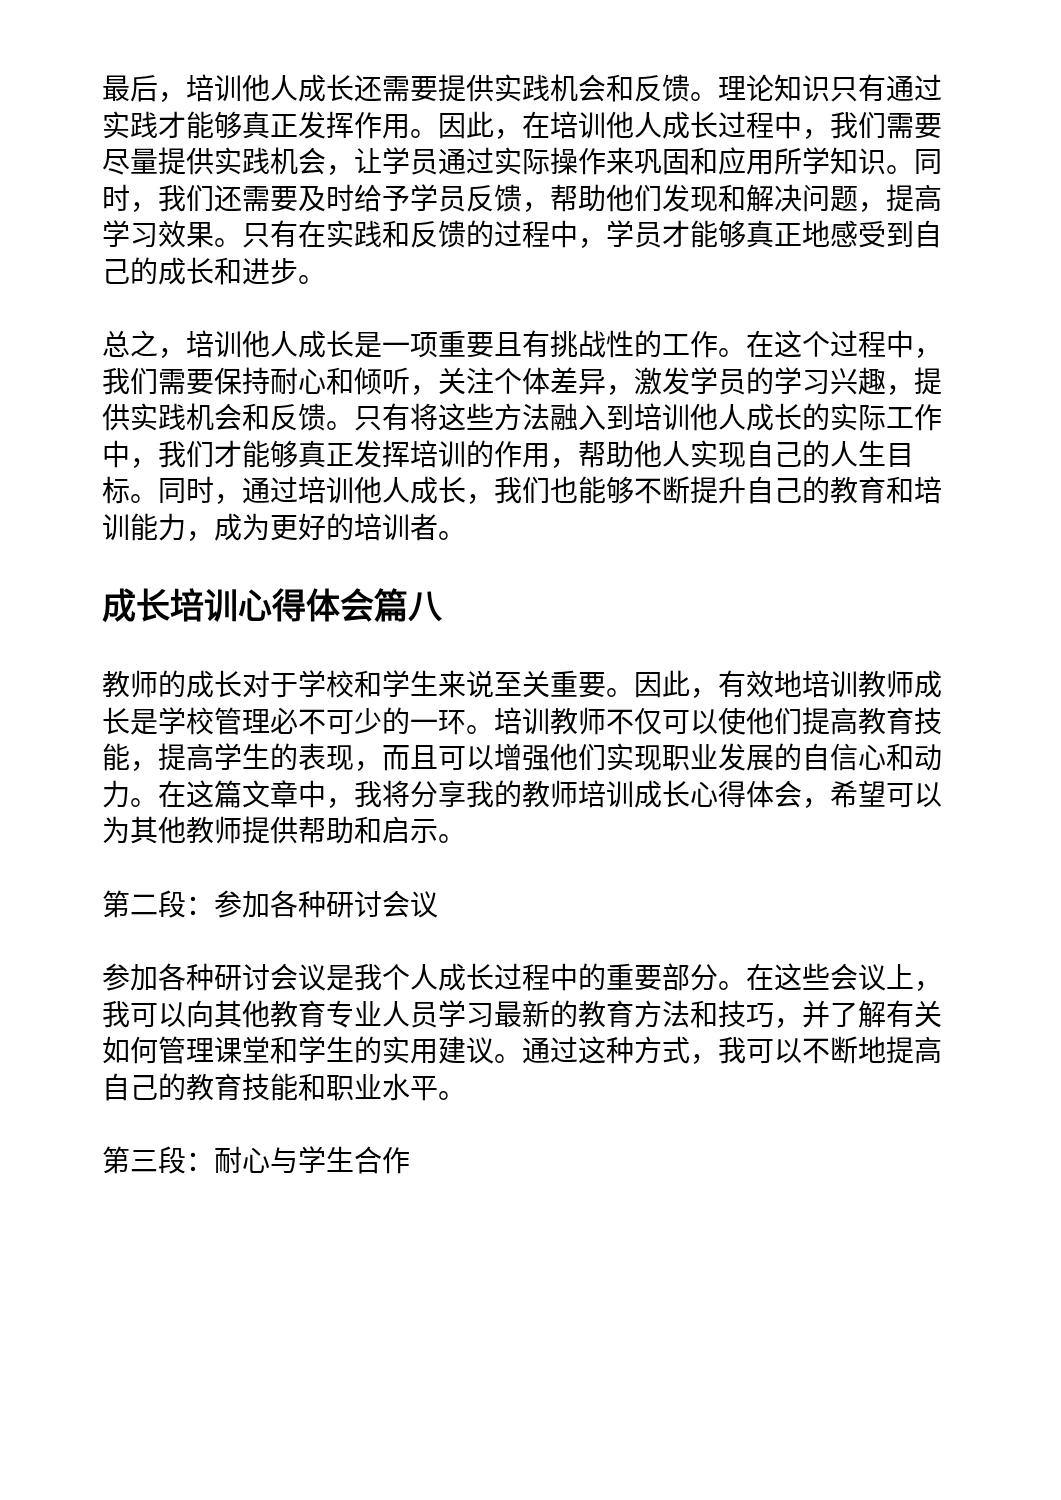最后，培训他人成长还需要提供实践机会和反馈。理论知识只有通过实践才能够真正发挥作用。因此，在培训他人成长过程中，我们需要尽量提供实践机会，让学员通过实际操作来巩固和应用所学知识。同时，我们还需要及时给予学员反馈，帮助他们发现和解决问题，提高学习效果。只有在实践和反馈的过程中，学员才能够真正地感受到自己的成长和进步。
总之，培训他人成长是一项重要且有挑战性的工作。在这个过程中，我们需要保持耐心和倾听，关注个体差异，激发学员的学习兴趣，提供实践机会和反馈。只有将这些方法融入到培训他人成长的实际工作中，我们才能够真正发挥培训的作用，帮助他人实现自己的人生目标。同时，通过培训他人成长，我们也能够不断提升自己的教育和培训能力，成为更好的培训者。
成长培训心得体会篇八
教师的成长对于学校和学生来说至关重要。因此，有效地培训教师成长是学校管理必不可少的一环。培训教师不仅可以使他们提高教育技能，提高学生的表现，而且可以增强他们实现职业发展的自信心和动力。在这篇文章中，我将分享我的教师培训成长心得体会，希望可以为其他教师提供帮助和启示。
第二段：参加各种研讨会议
参加各种研讨会议是我个人成长过程中的重要部分。在这些会议上，我可以向其他教育专业人员学习最新的教育方法和技巧，并了解有关如何管理课堂和学生的实用建议。通过这种方式，我可以不断地提高自己的教育技能和职业水平。
第三段：耐心与学生合作